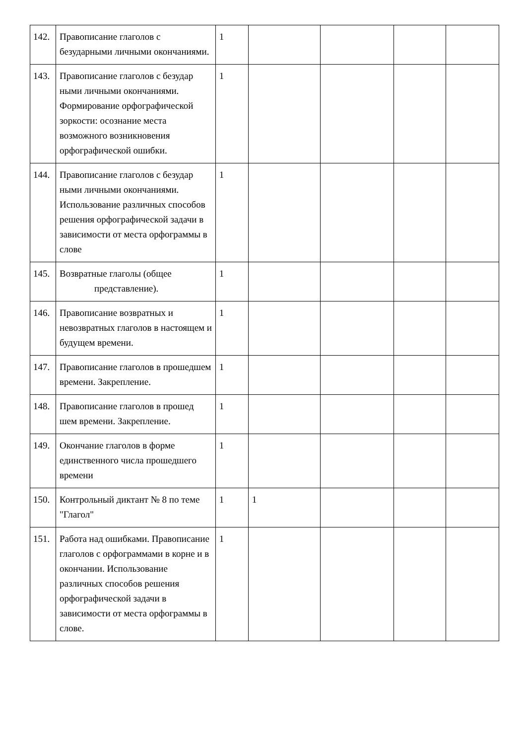| 142. | Правописание глаголов с безударными личными окончаниями. | 1 | | | | |
| 143. | Правописание глаголов с безудар ными личными окончаниями. Формирование орфографической зоркости: осознание места возможного возникновения орфографической ошибки. | 1 | | | | |
| 144. | Правописание глаголов с безудар ными личными окончаниями. Использование различных способов решения орфографической задачи в зависимости от места орфограммы в слове | 1 | | | | |
| 145. | Возвратные глаголы (общее представление). | 1 | | | | |
| 146. | Правописание возвратных и невозвратных глаголов в настоящем и будущем времени. | 1 | | | | |
| 147. | Правописание глаголов в прошедшем времени. Закрепление. | 1 | | | | |
| 148. | Правописание глаголов в прошед шем времени. Закрепление. | 1 | | | | |
| 149. | Окончание глаголов в форме единственного числа прошедшего времени | 1 | | | | |
| 150. | Контрольный диктант № 8 по теме "Глагол" | 1 | 1 | | | |
| 151. | Работа над ошибками. Правописание глаголов с орфограммами в корне и в окончании. Использование различных способов решения орфографической задачи в зависимости от места орфограммы в слове. | 1 | | | | |